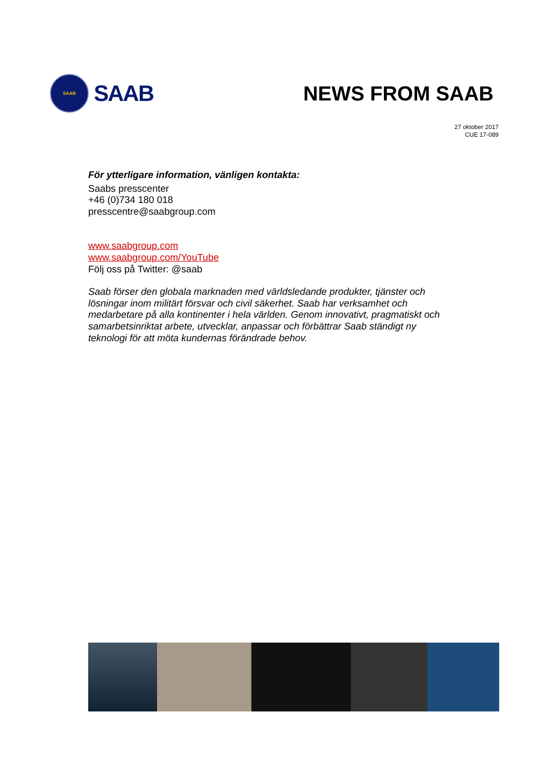SAAB
SAAB
NEWS FROM SAAB
27 oktober 2017
CUE 17-089
För ytterligare information, vänligen kontakta:
Saabs presscenter
+46 (0)734 180 018
presscentre@saabgroup.com
www.saabgroup.com
www.saabgroup.com/YouTube
Följ oss på Twitter: @saab
Saab förser den globala marknaden med världsledande produkter, tjänster och lösningar inom militärt försvar och civil säkerhet. Saab har verksamhet och medarbetare på alla kontinenter i hela världen. Genom innovativt, pragmatiskt och samarbetsinriktat arbete, utvecklar, anpassar och förbättrar Saab ständigt ny teknologi för att möta kundernas förändrade behov.